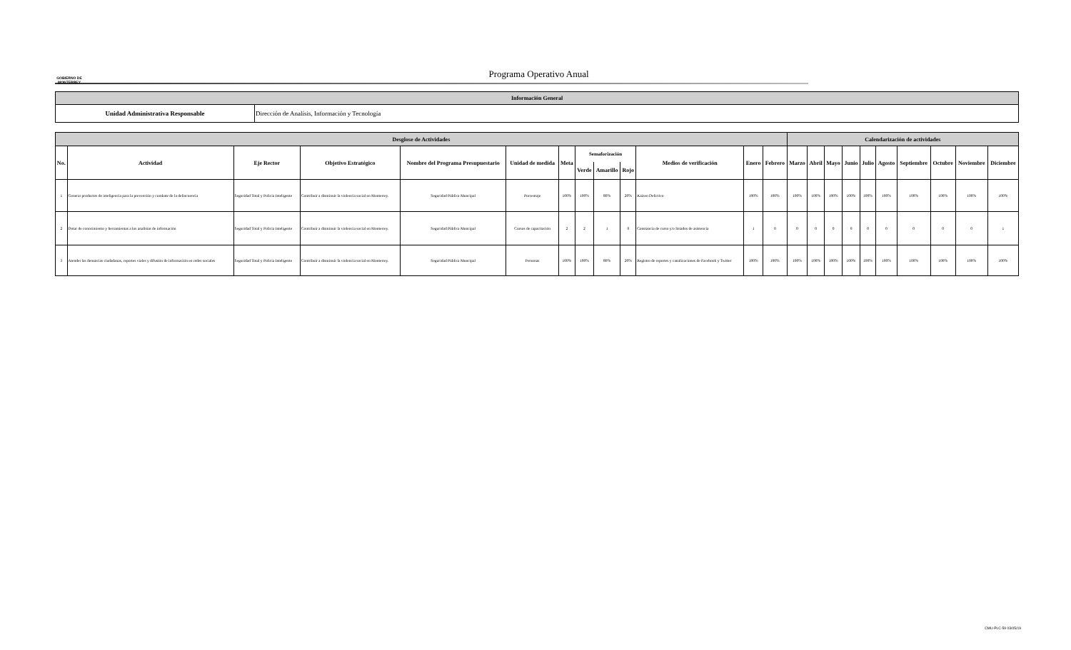GOBIERNO DE MONTERREY
Programa Operativo Anual
| Información General | |
| --- | --- |
| Unidad Administrativa Responsable | Dirección de Analísis, Información y Tecnología |
| Desglose de Actividades | | | | | | | | | | | | | Calendarización de actividades | | | | | | | | | | |
| --- | --- | --- | --- | --- | --- | --- | --- | --- | --- | --- | --- | --- | --- | --- | --- | --- | --- | --- | --- | --- | --- | --- | --- |
| No. | Actividad | Eje Rector | Objetivo Estratégico | Nombre del Programa Presupuestario | Unidad de medida | Meta | Semaforización | | | Medios de verificación | Enero | Febrero | Marzo | Abril | Mayo | Junio | Julio | Agosto | Septiembre | Octubre | Noviembre | Diciembre | |
| | | | | | | | Verde | Amarillo | Rojo | | | | | | | | | | | | | | |
| 1 | Generar productos de inteligencia para la prevención y combate de la delincuencia | Seguridad Total y Policía Inteligente | Contribuir a disminuir la violencia social en Monterrey. | Seguridad Pública Muncipal | Porcentaje | 100% | 100% | 80% | 20% | Kaizen Delictivo | 100% | 100% | 100% | 100% | 100% | 100% | 100% | 100% | 100% | 100% | 100% | 100% | |
| 2 | Dotar de conocimiento y herramientas a los analistas de información | Seguridad Total y Policía Inteligente | Contribuir a disminuir la violencia social en Monterrey. | Seguridad Pública Muncipal | Cursos de capacitación | 2 | 2 | 1 | 0 | Constancia de curso y/o listados de asistencia | 1 | 0 | 0 | 0 | 0 | 0 | 0 | 0 | 0 | 0 | 0 | 1 | |
| 3 | Atender las denuncias ciudadanas, reportes viales y difusión de información en redes sociales | Seguridad Total y Policía Inteligente | Contribuir a disminuir la violencia social en Monterrey. | Seguridad Pública Muncipal | Personas | 100% | 100% | 80% | 20% | Registro de reportes y canalizaciones de Facebook y Twitter | 100% | 100% | 100% | 100% | 100% | 100% | 100% | 100% | 100% | 100% | 100% | 100% | |
CMU-PLC-59 03/05/19